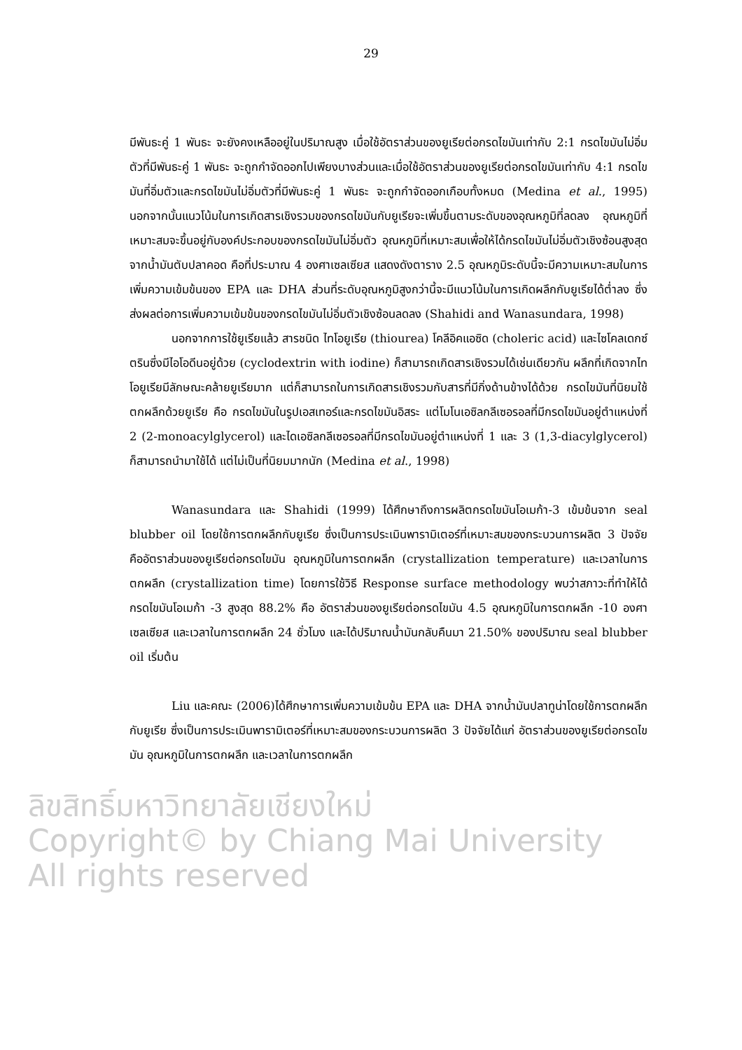29
มีพันธะคู่ 1 พันธะ จะยังคงเหลืออยู่ในปริมาณสูง เมื่อใช้อัตราส่วนของยูเรียต่อกรดไขมันเท่ากับ 2:1 กรดไขมันไม่อิ่มตัวที่มีพันธะคู่ 1 พันธะ จะถูกกำจัดออกไปเพียงบางส่วนและเมื่อใช้อัตราส่วนของยูเรียต่อกรดไขมันเท่ากับ 4:1 กรดไขมันที่อิ่มตัวและกรดไขมันไม่อิ่มตัวที่มีพันธะคู่ 1 พันธะ จะถูกกำจัดออกเกือบทั้งหมด (Medina et al., 1995) นอกจากนั้นแนวโน้มในการเกิดสารเชิงรวมของกรดไขมันกับยูเรียจะเพิ่มขึ้นตามระดับของอุณหภูมิที่ลดลง อุณหภูมิที่เหมาะสมจะขึ้นอยู่กับองค์ประกอบของกรดไขมันไม่อิ่มตัว อุณหภูมิที่เหมาะสมเพื่อให้ได้กรดไขมันไม่อิ่มตัวเชิงซ้อนสูงสุดจากน้ำมันตับปลาคอด คือที่ประมาณ 4 องศาเซลเซียส แสดงดังตาราง 2.5 อุณหภูมิระดับนี้จะมีความเหมาะสมในการเพิ่มความเข้มข้นของ EPA และ DHA ส่วนที่ระดับอุณหภูมิสูงกว่านี้จะมีแนวโน้มในการเกิดผลึกกับยูเรียได้ต่ำลง ซึ่งส่งผลต่อการเพิ่มความเข้มข้นของกรดไขมันไม่อิ่มตัวเชิงซ้อนลดลง (Shahidi and Wanasundara, 1998)
นอกจากการใช้ยูเรียแล้ว สารชนิด ไทโอยูเรีย (thiourea) โคลีอิคแอซิด (choleric acid) และไซโคลเดกซ์ตรินซึ่งมีไอโอดีนอยู่ด้วย (cyclodextrin with iodine) ก็สามารถเกิดสารเชิงรวมได้เช่นเดียวกัน ผลึกที่เกิดจากไทโอยูเรียมีลักษณะคล้ายยูเรียมาก แต่ก็สามารถในการเกิดสารเชิงรวมกับสารที่มีกิ่งด้านข้างได้ด้วย กรดไขมันที่นิยมใช้ตกผลึกด้วยยูเรีย คือ กรดไขมันในรูปเอสเทอร์และกรดไขมันอิสระ แต่โมโนเอซิลกลีเซอรอลที่มีกรดไขมันอยู่ตำแหน่งที่ 2 (2-monoacylglycerol) และไดเอซิลกลีเซอรอลที่มีกรดไขมันอยู่ตำแหน่งที่ 1 และ 3 (1,3-diacylglycerol) ก็สามารถนำมาใช้ได้ แต่ไม่เป็นที่นิยมมากนัก (Medina et al., 1998)
Wanasundara และ Shahidi (1999) ได้ศึกษาถึงการผลิตกรดไขมันโอเมก้า-3 เข้มข้นจาก seal blubber oil โดยใช้การตกผลึกกับยูเรีย ซึ่งเป็นการประเมินพารามิเตอร์ที่เหมาะสมของกระบวนการผลิต 3 ปัจจัย คืออัตราส่วนของยูเรียต่อกรดไขมัน อุณหภูมิในการตกผลึก (crystallization temperature) และเวลาในการตกผลึก (crystallization time) โดยการใช้วิธี Response surface methodology พบว่าสภาวะที่ทำให้ได้กรดไขมันโอเมก้า -3 สูงสุด 88.2% คือ อัตราส่วนของยูเรียต่อกรดไขมัน 4.5 อุณหภูมิในการตกผลึก -10 องศาเซลเซียส และเวลาในการตกผลึก 24 ชั่วโมง และได้ปริมาณน้ำมันกลับคืนมา 21.50% ของปริมาณ seal blubber oil เริ่มต้น
Liu และคณะ (2006)ได้ศึกษาการเพิ่มความเข้มข้น EPA และ DHA จากน้ำมันปลาทูน่าโดยใช้การตกผลึกกับยูเรีย ซึ่งเป็นการประเมินพารามิเตอร์ที่เหมาะสมของกระบวนการผลิต 3 ปัจจัยได้แก่ อัตราส่วนของยูเรียต่อกรดไขมัน อุณหภูมิในการตกผลึก และเวลาในการตกผลึก
ลิขสิทธิ์มหาวิทยาลัยเชียงใหม่
Copyright© by Chiang Mai University
All rights reserved